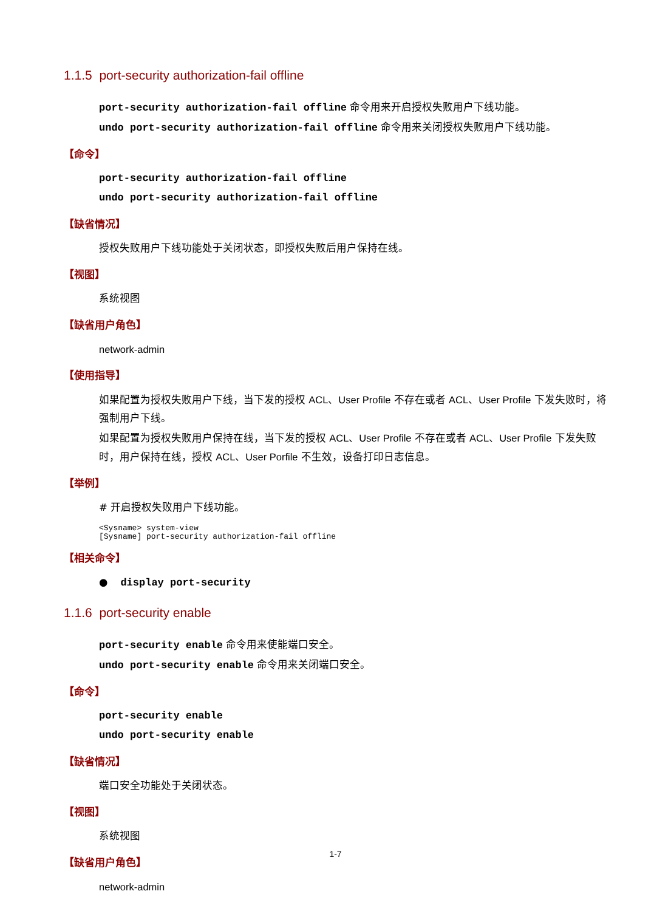1.1.5 port-security authorization-fail offline
port-security authorization-fail offline 命令用来开启授权失败用户下线功能。
undo port-security authorization-fail offline 命令用来关闭授权失败用户下线功能。
【命令】
port-security authorization-fail offline
undo port-security authorization-fail offline
【缺省情况】
授权失败用户下线功能处于关闭状态，即授权失败后用户保持在线。
【视图】
系统视图
【缺省用户角色】
network-admin
【使用指导】
如果配置为授权失败用户下线，当下发的授权 ACL、User Profile 不存在或者 ACL、User Profile 下发失败时，将强制用户下线。
如果配置为授权失败用户保持在线，当下发的授权 ACL、User Profile 不存在或者 ACL、User Profile 下发失败时，用户保持在线，授权 ACL、User Porfile 不生效，设备打印日志信息。
【举例】
# 开启授权失败用户下线功能。
<Sysname> system-view
[Sysname] port-security authorization-fail offline
【相关命令】
● display port-security
1.1.6 port-security enable
port-security enable 命令用来使能端口安全。
undo port-security enable 命令用来关闭端口安全。
【命令】
port-security enable
undo port-security enable
【缺省情况】
端口安全功能处于关闭状态。
【视图】
系统视图
【缺省用户角色】
network-admin
1-7